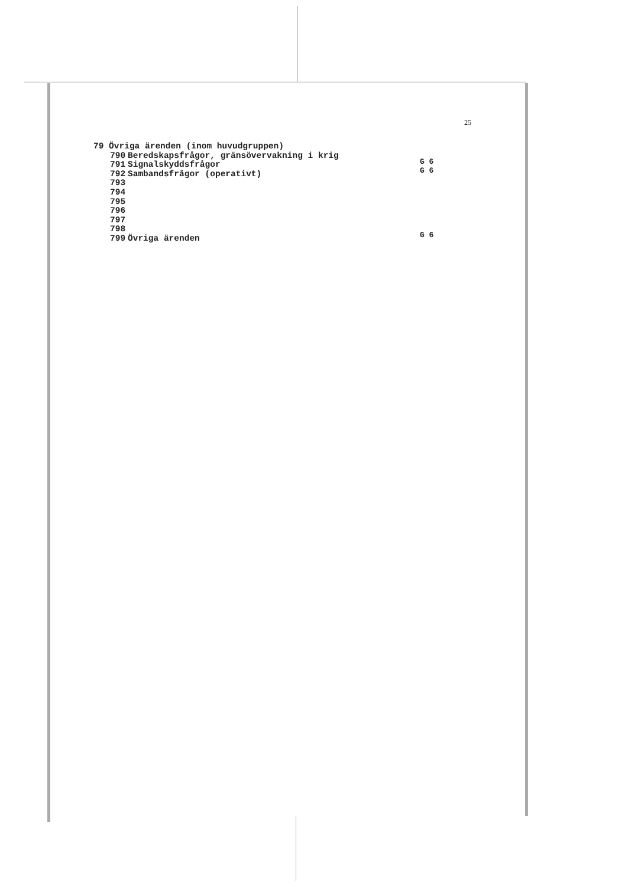25
79 Övriga ärenden (inom huvudgruppen)
790 Beredskapsfrågor, gränsövervakning i krig
791 Signalskyddsfrågor
792 Sambandsfrågor (operativt)
793
794
795
796
797
798
799 Övriga ärenden
G 6
G 6
G 6